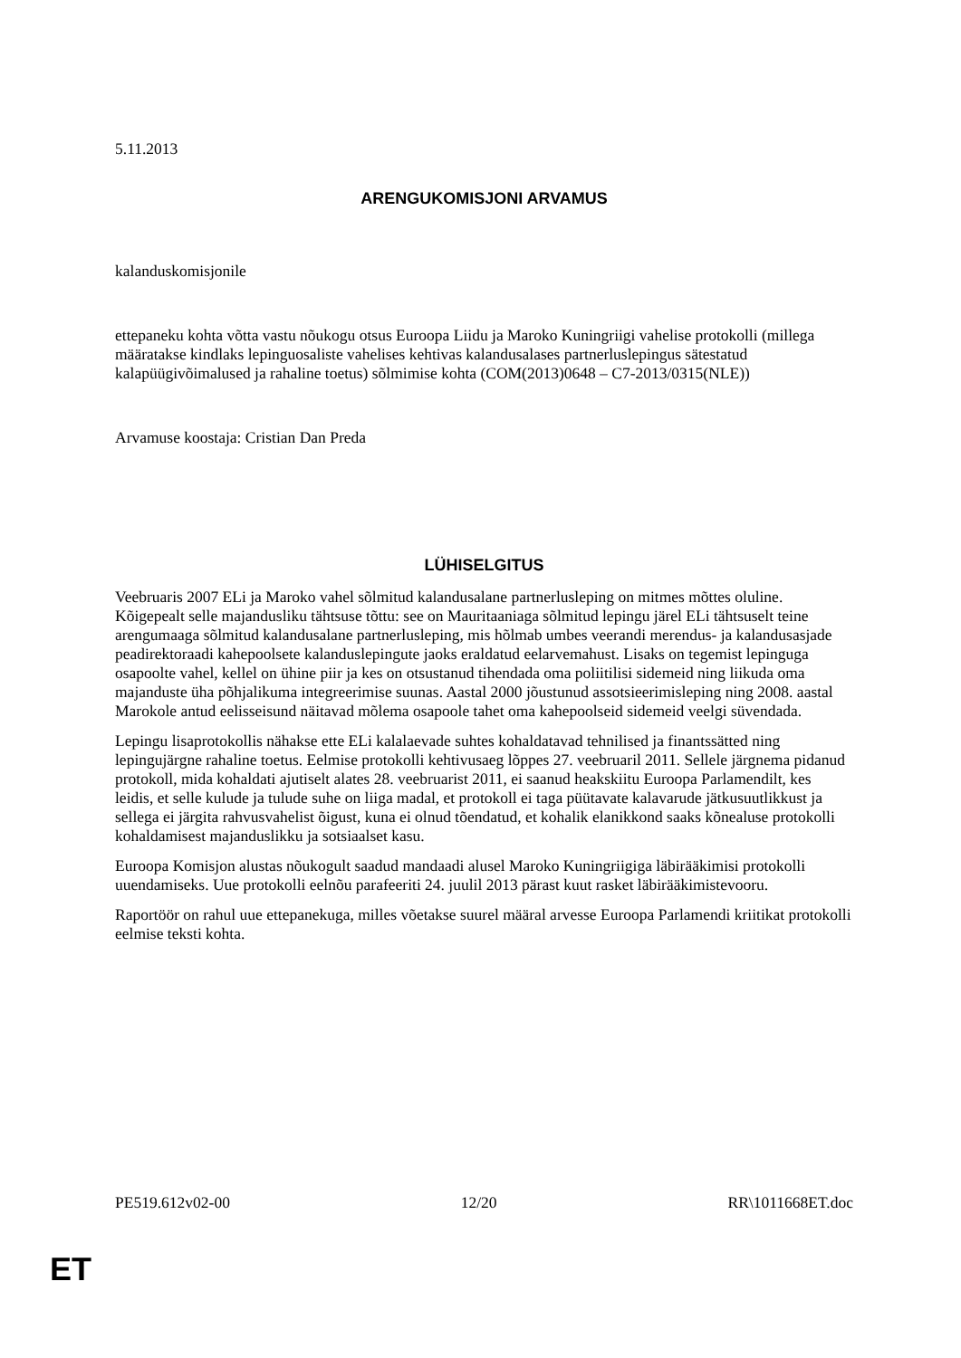5.11.2013
ARENGUKOMISJONI ARVAMUS
kalanduskomisjonile
ettepaneku kohta võtta vastu nõukogu otsus Euroopa Liidu ja Maroko Kuningriigi vahelise protokolli (millega määratakse kindlaks lepinguosaliste vahelises kehtivas kalandusalases partnerluslepingus sätestatud kalapüügivõimalused ja rahaline toetus) sõlmimise kohta (COM(2013)0648 – C7-2013/0315(NLE))
Arvamuse koostaja: Cristian Dan Preda
LÜHISELGITUS
Veebruaris 2007 ELi ja Maroko vahel sõlmitud kalandusalane partnerlusleping on mitmes mõttes oluline. Kõigepealt selle majandusliku tähtsuse tõttu: see on Mauritaaniaga sõlmitud lepingu järel ELi tähtsuselt teine arengumaaga sõlmitud kalandusalane partnerlusleping, mis hõlmab umbes veerandi merendus- ja kalandusasjade peadirektoraadi kahepoolsete kalanduslepingute jaoks eraldatud eelarvemahust. Lisaks on tegemist lepinguga osapoolte vahel, kellel on ühine piir ja kes on otsustanud tihendada oma poliitilisi sidemeid ning liikuda oma majanduste üha põhjalikuma integreerimise suunas. Aastal 2000 jõustunud assotsieerimisleping ning 2008. aastal Marokole antud eelisseisund näitavad mõlema osapoole tahet oma kahepoolseid sidemeid veelgi süvendada.
Lepingu lisaprotokollis nähakse ette ELi kalalaevade suhtes kohaldatavad tehnilised ja finantssätted ning lepingujärgne rahaline toetus. Eelmise protokolli kehtivusaeg lõppes 27. veebruaril 2011. Sellele järgnema pidanud protokoll, mida kohaldati ajutiselt alates 28. veebruarist 2011, ei saanud heakskiitu Euroopa Parlamendilt, kes leidis, et selle kulude ja tulude suhe on liiga madal, et protokoll ei taga püütavate kalavarude jätkusuutlikkust ja sellega ei järgita rahvusvahelist õigust, kuna ei olnud tõendatud, et kohalik elanikkond saaks kõnealuse protokolli kohaldamisest majanduslikku ja sotsiaalset kasu.
Euroopa Komisjon alustas nõukogult saadud mandaadi alusel Maroko Kuningriigiga läbirääkimisi protokolli uuendamiseks. Uue protokolli eelnõu parafeeriti 24. juulil 2013 pärast kuut rasket läbirääkimistevooru.
Raportöör on rahul uue ettepanekuga, milles võetakse suurel määral arvesse Euroopa Parlamendi kriitikat protokolli eelmise teksti kohta.
PE519.612v02-00 12/20 RR\1011668ET.doc
ET